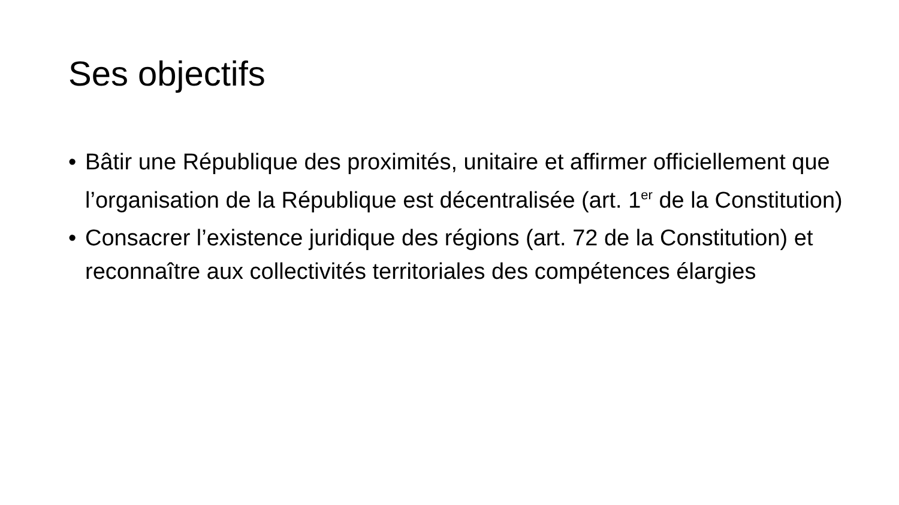Ses objectifs
• Bâtir une République des proximités, unitaire et affirmer officiellement que l’organisation de la République est décentralisée (art. 1<sup>er</sup> de la Constitution)
• Consacrer l’existence juridique des régions (art. 72 de la Constitution) et reconnaître aux collectivités territoriales des compétences élargies